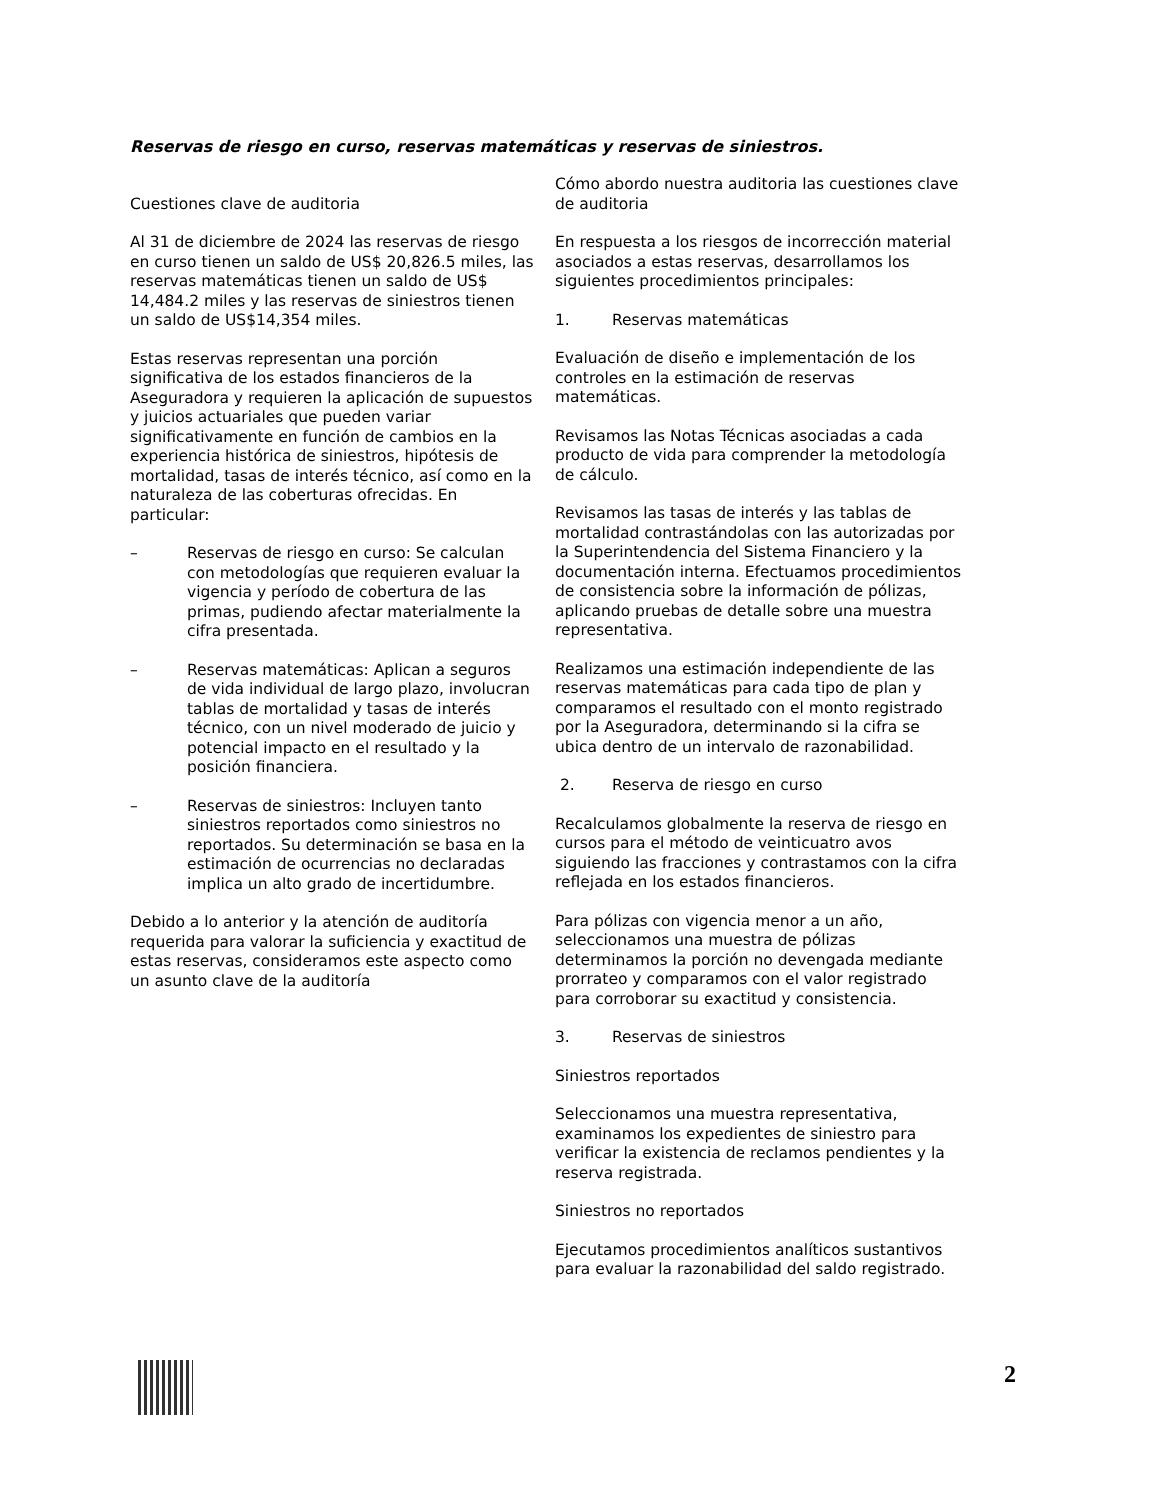Reservas de riesgo en curso, reservas matemáticas y reservas de siniestros.
Cuestiones clave de auditoria
Al 31 de diciembre de 2024 las reservas de riesgo en curso tienen un saldo de US$ 20,826.5 miles, las reservas matemáticas tienen un saldo de US$ 14,484.2 miles y las reservas de siniestros tienen un saldo de US$14,354 miles.
Estas reservas representan una porción significativa de los estados financieros de la Aseguradora y requieren la aplicación de supuestos y juicios actuariales que pueden variar significativamente en función de cambios en la experiencia histórica de siniestros, hipótesis de mortalidad, tasas de interés técnico, así como en la naturaleza de las coberturas ofrecidas. En particular:
– Reservas de riesgo en curso: Se calculan con metodologías que requieren evaluar la vigencia y período de cobertura de las primas, pudiendo afectar materialmente la cifra presentada.
– Reservas matemáticas: Aplican a seguros de vida individual de largo plazo, involucran tablas de mortalidad y tasas de interés técnico, con un nivel moderado de juicio y potencial impacto en el resultado y la posición financiera.
– Reservas de siniestros: Incluyen tanto siniestros reportados como siniestros no reportados. Su determinación se basa en la estimación de ocurrencias no declaradas implica un alto grado de incertidumbre.
Debido a lo anterior y la atención de auditoría requerida para valorar la suficiencia y exactitud de estas reservas, consideramos este aspecto como un asunto clave de la auditoría
Cómo abordo nuestra auditoria las cuestiones clave de auditoria
En respuesta a los riesgos de incorrección material asociados a estas reservas, desarrollamos los siguientes procedimientos principales:
1. Reservas matemáticas
Evaluación de diseño e implementación de los controles en la estimación de reservas matemáticas.
Revisamos las Notas Técnicas asociadas a cada producto de vida para comprender la metodología de cálculo.
Revisamos las tasas de interés y las tablas de mortalidad contrastándolas con las autorizadas por la Superintendencia del Sistema Financiero y la documentación interna. Efectuamos procedimientos de consistencia sobre la información de pólizas, aplicando pruebas de detalle sobre una muestra representativa.
Realizamos una estimación independiente de las reservas matemáticas para cada tipo de plan y comparamos el resultado con el monto registrado por la Aseguradora, determinando si la cifra se ubica dentro de un intervalo de razonabilidad.
2. Reserva de riesgo en curso
Recalculamos globalmente la reserva de riesgo en cursos para el método de veinticuatro avos siguiendo las fracciones y contrastamos con la cifra reflejada en los estados financieros.
Para pólizas con vigencia menor a un año, seleccionamos una muestra de pólizas determinamos la porción no devengada mediante prorrateo y comparamos con el valor registrado para corroborar su exactitud y consistencia.
3. Reservas de siniestros
Siniestros reportados
Seleccionamos una muestra representativa, examinamos los expedientes de siniestro para verificar la existencia de reclamos pendientes y la reserva registrada.
Siniestros no reportados
Ejecutamos procedimientos analíticos sustantivos para evaluar la razonabilidad del saldo registrado.
2